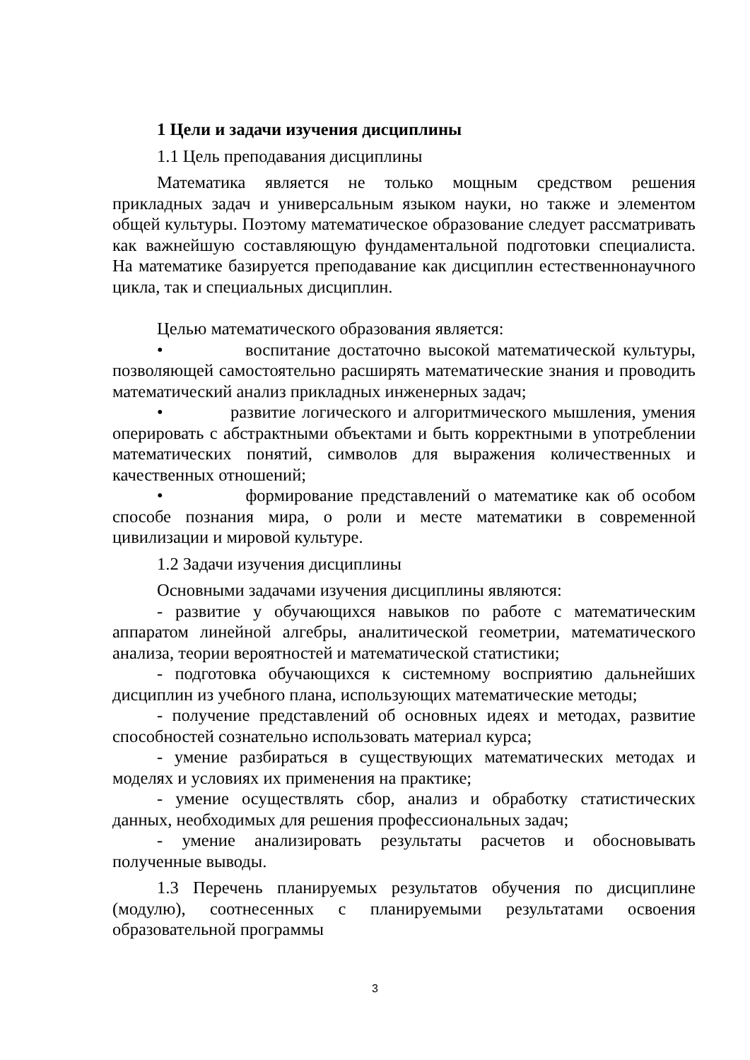1 Цели и задачи изучения дисциплины
1.1 Цель преподавания дисциплины
Математика является не только мощным средством решения прикладных задач и универсальным языком науки, но также и элементом общей культуры. Поэтому математическое образование следует рассматривать как важнейшую составляющую фундаментальной подготовки специалиста. На математике базируется преподавание как дисциплин естественнонаучного цикла, так и специальных дисциплин.
Целью математического образования является:
• воспитание достаточно высокой математической культуры, позволяющей самостоятельно расширять математические знания и проводить математический анализ прикладных инженерных задач;
• развитие логического и алгоритмического мышления, умения оперировать с абстрактными объектами и быть корректными в употреблении математических понятий, символов для выражения количественных и качественных отношений;
• формирование представлений о математике как об особом способе познания мира, о роли и месте математики в современной цивилизации и мировой культуре.
1.2 Задачи изучения дисциплины
Основными задачами изучения дисциплины являются:
- развитие у обучающихся навыков по работе с математическим аппаратом линейной алгебры, аналитической геометрии, математического анализа, теории вероятностей и математической статистики;
- подготовка обучающихся к системному восприятию дальнейших дисциплин из учебного плана, использующих математические методы;
- получение представлений об основных идеях и методах, развитие способностей сознательно использовать материал курса;
- умение разбираться в существующих математических методах и моделях и условиях их применения на практике;
- умение осуществлять сбор, анализ и обработку статистических данных, необходимых для решения профессиональных задач;
- умение анализировать результаты расчетов и обосновывать полученные выводы.
1.3 Перечень планируемых результатов обучения по дисциплине (модулю), соотнесенных с планируемыми результатами освоения образовательной программы
3